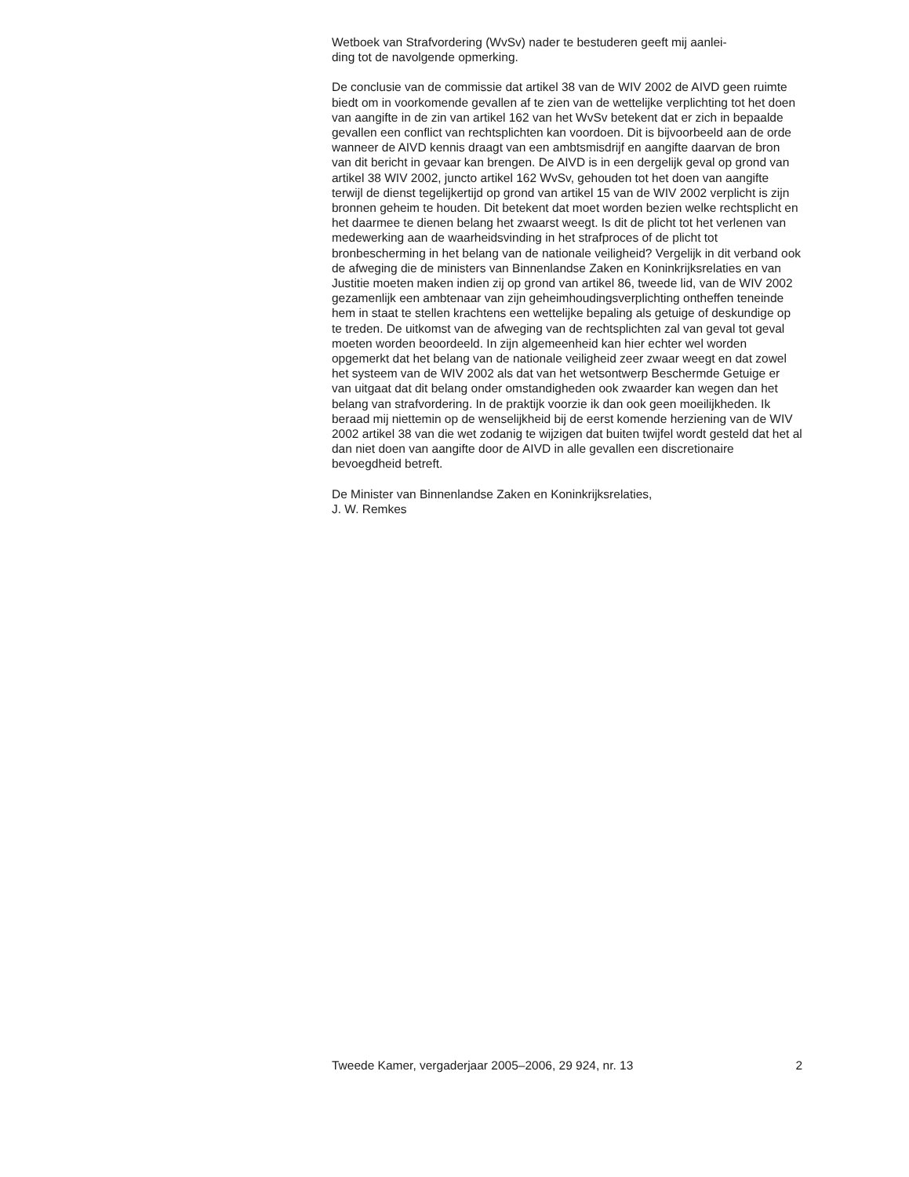Wetboek van Strafvordering (WvSv) nader te bestuderen geeft mij aanlei-
ding tot de navolgende opmerking.
De conclusie van de commissie dat artikel 38 van de WIV 2002 de AIVD geen ruimte biedt om in voorkomende gevallen af te zien van de wettelijke verplichting tot het doen van aangifte in de zin van artikel 162 van het WvSv betekent dat er zich in bepaalde gevallen een conflict van rechtsplichten kan voordoen. Dit is bijvoorbeeld aan de orde wanneer de AIVD kennis draagt van een ambtsmisdrijf en aangifte daarvan de bron van dit bericht in gevaar kan brengen. De AIVD is in een dergelijk geval op grond van artikel 38 WIV 2002, juncto artikel 162 WvSv, gehouden tot het doen van aangifte terwijl de dienst tegelijkertijd op grond van artikel 15 van de WIV 2002 verplicht is zijn bronnen geheim te houden. Dit betekent dat moet worden bezien welke rechtsplicht en het daarmee te dienen belang het zwaarst weegt. Is dit de plicht tot het verlenen van medewerking aan de waarheidsvinding in het strafproces of de plicht tot bronbescherming in het belang van de nationale veiligheid? Vergelijk in dit verband ook de afweging die de ministers van Binnenlandse Zaken en Koninkrijksrelaties en van Justitie moeten maken indien zij op grond van artikel 86, tweede lid, van de WIV 2002 gezamenlijk een ambtenaar van zijn geheimhoudingsverplichting ontheffen teneinde hem in staat te stellen krachtens een wettelijke bepaling als getuige of deskundige op te treden. De uitkomst van de afweging van de rechtsplichten zal van geval tot geval moeten worden beoordeeld. In zijn algemeenheid kan hier echter wel worden opgemerkt dat het belang van de nationale veiligheid zeer zwaar weegt en dat zowel het systeem van de WIV 2002 als dat van het wetsontwerp Beschermde Getuige er van uitgaat dat dit belang onder omstandigheden ook zwaarder kan wegen dan het belang van strafvordering. In de praktijk voorzie ik dan ook geen moeilijkheden. Ik beraad mij niettemin op de wenselijkheid bij de eerst komende herziening van de WIV 2002 artikel 38 van die wet zodanig te wijzigen dat buiten twijfel wordt gesteld dat het al dan niet doen van aangifte door de AIVD in alle gevallen een discretionaire bevoegdheid betreft.
De Minister van Binnenlandse Zaken en Koninkrijksrelaties,
J. W. Remkes
Tweede Kamer, vergaderjaar 2005–2006, 29 924, nr. 13 2